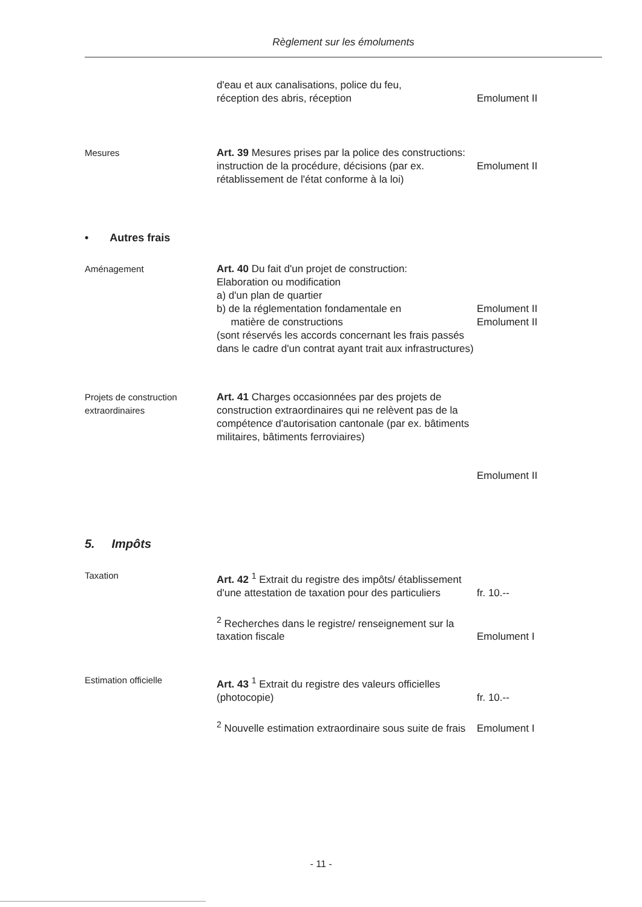Règlement sur les émoluments
d'eau et aux canalisations, police du feu,
réception des abris, réception
Emolument II
Mesures Art. 39 Mesures prises par la police des constructions:
instruction de la procédure, décisions (par ex. rétablissement de l'état conforme à la loi)
Emolument II
• Autres frais
Aménagement Art. 40 Du fait d'un projet de construction:
Elaboration ou modification
a) d'un plan de quartier
b) de la réglementation fondamentale en
matière de constructions
(sont réservés les accords concernant les frais passés dans le cadre d'un contrat ayant trait aux infrastructures)
Emolument II
Emolument II
Projets de construction extraordinaires
Art. 41 Charges occasionnées par des projets de construction extraordinaires qui ne relèvent pas de la compétence d'autorisation cantonale (par ex. bâtiments militaires, bâtiments ferroviaires)
Emolument II
5. Impôts
Taxation Art. 42 <sup>1</sup> Extrait du registre des impôts/ établissement d'une attestation de taxation pour des particuliers
fr. 10.--
<sup>2</sup> Recherches dans le registre/ renseignement sur la taxation fiscale
Emolument I
Estimation officielle Art. 43 <sup>1</sup> Extrait du registre des valeurs officielles (photocopie)
fr. 10.--
<sup>2</sup> Nouvelle estimation extraordinaire sous suite de frais
Emolument I
- 11 -